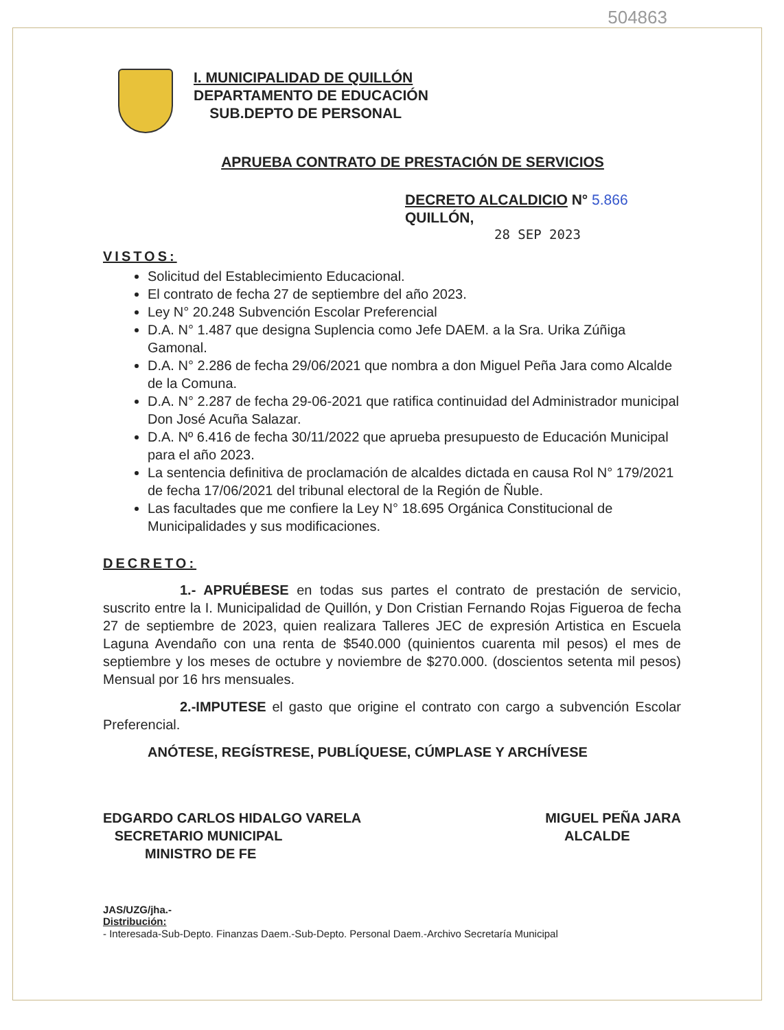504863
I. MUNICIPALIDAD DE QUILLÓN
DEPARTAMENTO DE EDUCACIÓN
SUB.DEPTO DE PERSONAL
APRUEBA CONTRATO DE PRESTACIÓN DE SERVICIOS
DECRETO ALCALDICIO N° 5.866
QUILLÓN,
28 SEP 2023
VISTOS:
Solicitud del Establecimiento Educacional.
El contrato de fecha 27 de septiembre del año 2023.
Ley N° 20.248 Subvención Escolar Preferencial
D.A. N° 1.487 que designa Suplencia como Jefe DAEM. a la Sra. Urika Zúñiga Gamonal.
D.A. N° 2.286 de fecha 29/06/2021 que nombra a don Miguel Peña Jara como Alcalde de la Comuna.
D.A. N° 2.287 de fecha 29-06-2021 que ratifica continuidad del Administrador municipal Don José Acuña Salazar.
D.A. Nº 6.416 de fecha 30/11/2022 que aprueba presupuesto de Educación Municipal para el año 2023.
La sentencia definitiva de proclamación de alcaldes dictada en causa Rol N° 179/2021 de fecha 17/06/2021 del tribunal electoral de la Región de Ñuble.
Las facultades que me confiere la Ley N° 18.695 Orgánica Constitucional de Municipalidades y sus modificaciones.
DECRETO:
1.- APRUÉBESE en todas sus partes el contrato de prestación de servicio, suscrito entre la I. Municipalidad de Quillón, y Don Cristian Fernando Rojas Figueroa de fecha 27 de septiembre de 2023, quien realizara Talleres JEC de expresión Artistica en Escuela Laguna Avendaño con una renta de $540.000 (quinientos cuarenta mil pesos) el mes de septiembre y los meses de octubre y noviembre de $270.000. (doscientos setenta mil pesos) Mensual por 16 hrs mensuales.
2.-IMPUTESE el gasto que origine el contrato con cargo a subvención Escolar Preferencial.
ANÓTESE, REGÍSTRESE, PUBLÍQUESE, CÚMPLASE Y ARCHÍVESE
EDGARDO CARLOS HIDALGO VARELA
SECRETARIO MUNICIPAL
MINISTRO DE FE
MIGUEL PEÑA JARA
ALCALDE
JAS/UZG/jha.-
Distribución:
- Interesada-Sub-Depto. Finanzas Daem.-Sub-Depto. Personal Daem.-Archivo Secretaría Municipal